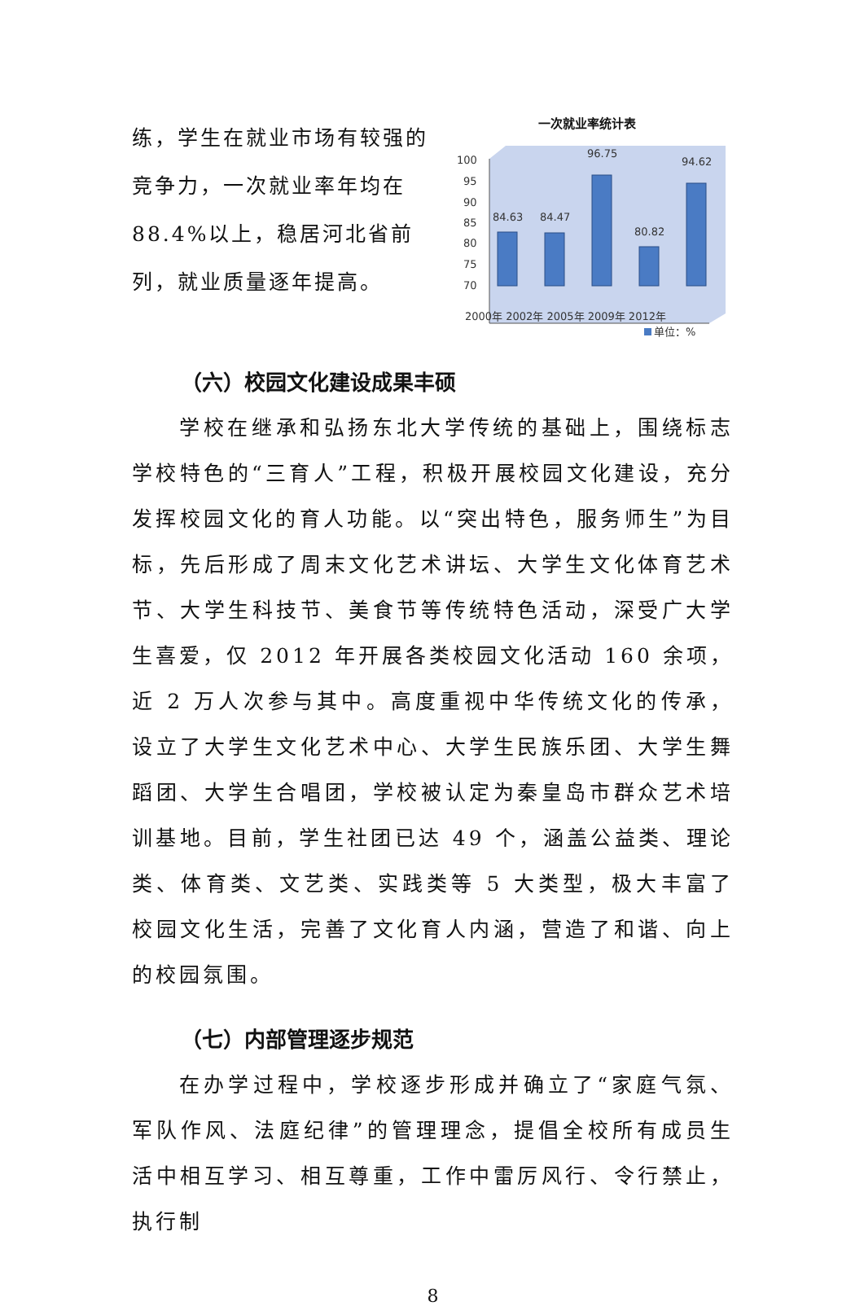练，学生在就业市场有较强的竞争力，一次就业率年均在88.4%以上，稳居河北省前列，就业质量逐年提高。
一次就业率统计表
100
95
90
85
80
75
70
84.63
84.47
96.75
80.82
94.62
2000年 2002年 2005年 2009年 2012年
单位：%
（六）校园文化建设成果丰硕
学校在继承和弘扬东北大学传统的基础上，围绕标志学校特色的“三育人”工程，积极开展校园文化建设，充分发挥校园文化的育人功能。以“突出特色，服务师生”为目标，先后形成了周末文化艺术讲坛、大学生文化体育艺术节、大学生科技节、美食节等传统特色活动，深受广大学生喜爱，仅 2012 年开展各类校园文化活动 160 余项，近 2 万人次参与其中。高度重视中华传统文化的传承，设立了大学生文化艺术中心、大学生民族乐团、大学生舞蹈团、大学生合唱团，学校被认定为秦皇岛市群众艺术培训基地。目前，学生社团已达 49 个，涵盖公益类、理论类、体育类、文艺类、实践类等 5 大类型，极大丰富了校园文化生活，完善了文化育人内涵，营造了和谐、向上的校园氛围。
（七）内部管理逐步规范
在办学过程中，学校逐步形成并确立了“家庭气氛、军队作风、法庭纪律”的管理理念，提倡全校所有成员生活中相互学习、相互尊重，工作中雷厉风行、令行禁止，执行制
8